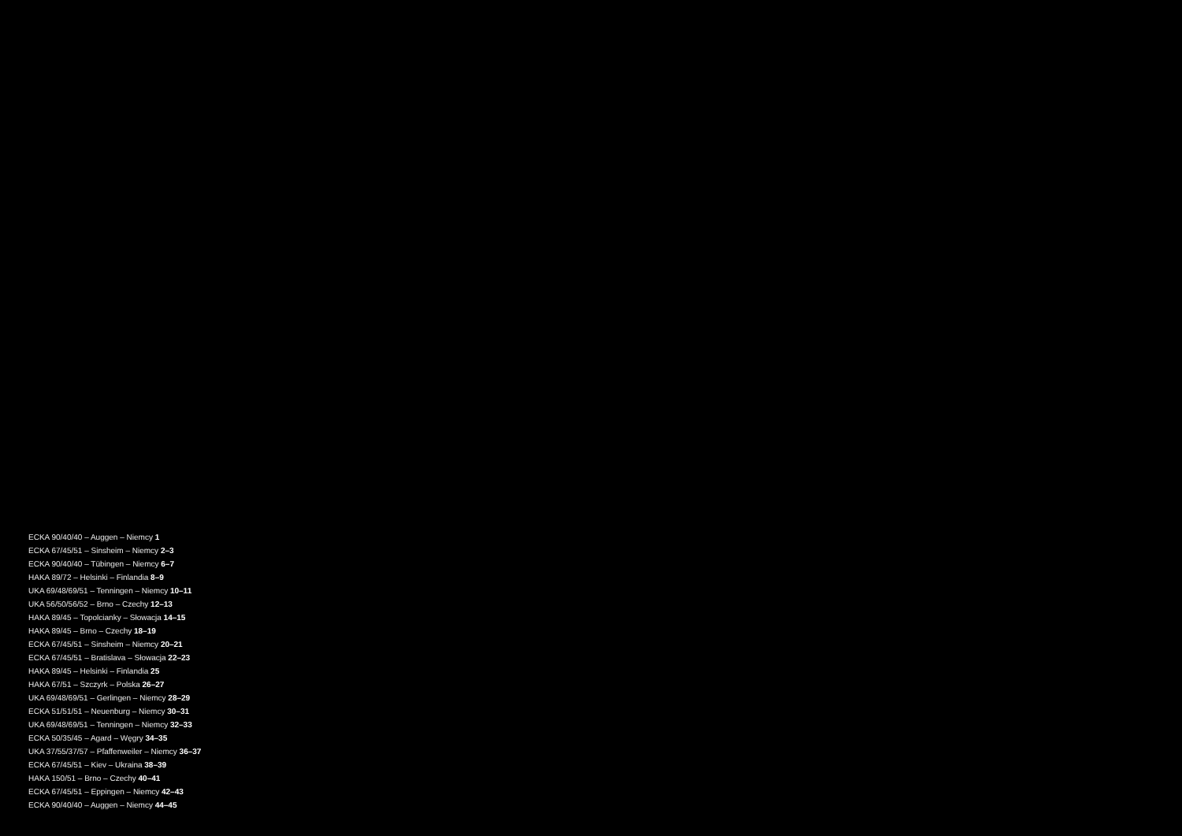ECKA 90/40/40 – Auggen – Niemcy 1
ECKA 67/45/51 – Sinsheim – Niemcy 2–3
ECKA 90/40/40 – Tübingen – Niemcy 6–7
HAKA 89/72 – Helsinki – Finlandia 8–9
UKA 69/48/69/51 – Tenningen – Niemcy 10–11
UKA 56/50/56/52 – Brno – Czechy 12–13
HAKA 89/45 – Topolcianky – Słowacja 14–15
HAKA 89/45 – Brno – Czechy 18–19
ECKA 67/45/51 – Sinsheim – Niemcy 20–21
ECKA 67/45/51 – Bratislava – Słowacja 22–23
HAKA 89/45 – Helsinki – Finlandia 25
HAKA 67/51 – Szczyrk – Polska 26–27
UKA 69/48/69/51 – Gerlingen – Niemcy 28–29
ECKA 51/51/51 – Neuenburg – Niemcy 30–31
UKA 69/48/69/51 – Tenningen – Niemcy 32–33
ECKA 50/35/45 – Agard – Węgry 34–35
UKA 37/55/37/57 – Pfaffenweiler – Niemcy 36–37
ECKA 67/45/51 – Kiev – Ukraina 38–39
HAKA 150/51 – Brno – Czechy 40–41
ECKA 67/45/51 – Eppingen – Niemcy 42–43
ECKA 90/40/40 – Auggen – Niemcy 44–45